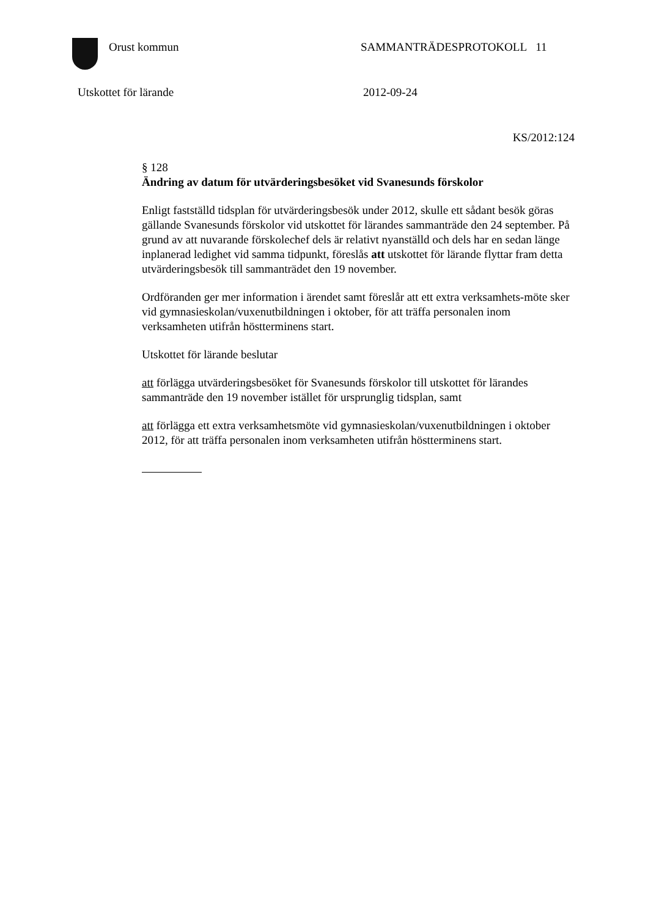Orust kommun SAMMANTRÄDESPROTOKOLL 11
Utskottet för lärande 2012-09-24
KS/2012:124
§ 128
Ändring av datum för utvärderingsbesöket vid Svanesunds förskolor
Enligt fastställd tidsplan för utvärderingsbesök under 2012, skulle ett sådant besök göras gällande Svanesunds förskolor vid utskottet för lärandes sammanträde den 24 september. På grund av att nuvarande förskolechef dels är relativt nyanställd och dels har en sedan länge inplanerad ledighet vid samma tidpunkt, föreslås att utskottet för lärande flyttar fram detta utvärderingsbesök till sammanträdet den 19 november.
Ordföranden ger mer information i ärendet samt föreslår att ett extra verksamhets-möte sker vid gymnasieskolan/vuxenutbildningen i oktober, för att träffa personalen inom verksamheten utifrån höstterminens start.
Utskottet för lärande beslutar
att förlägga utvärderingsbesöket för Svanesunds förskolor till utskottet för lärandes sammanträde den 19 november istället för ursprunglig tidsplan, samt
att förlägga ett extra verksamhetsmöte vid gymnasieskolan/vuxenutbildningen i oktober 2012, för att träffa personalen inom verksamheten utifrån höstterminens start.